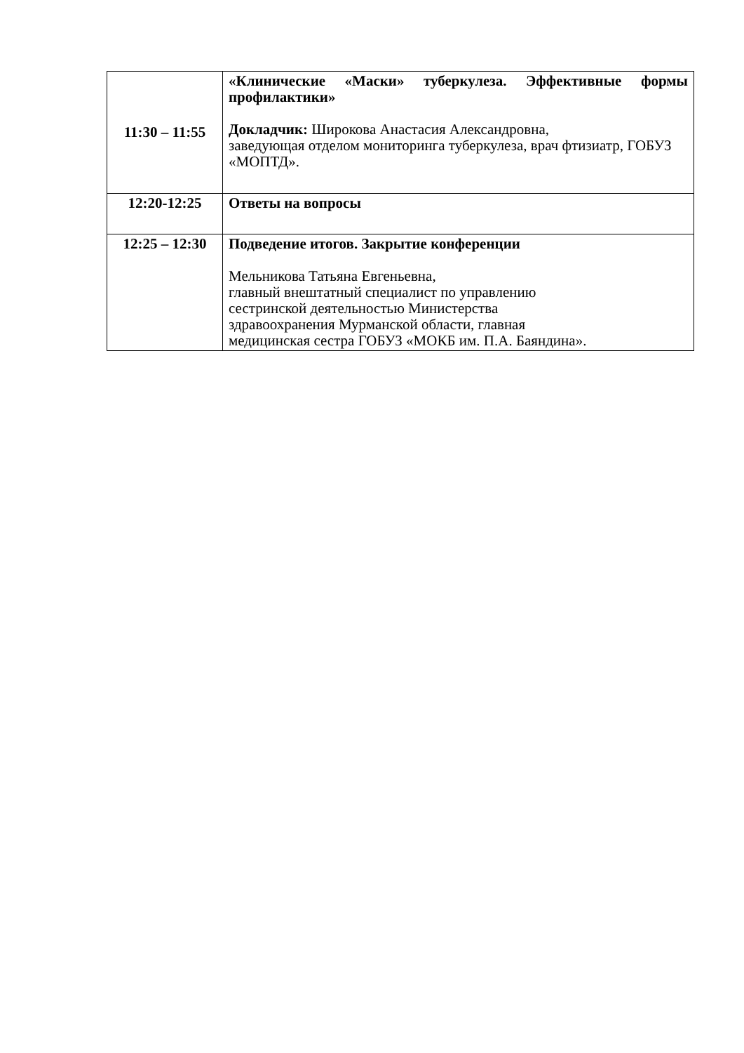| 11:30 – 11:55 | «Клинические «Маски» туберкулеза. Эффективные формы профилактики» Докладчик: Широкова Анастасия Александровна, заведующая отделом мониторинга туберкулеза, врач фтизиатр, ГОБУЗ «МОПТД». |
| 12:20-12:25 | Ответы на вопросы |
| 12:25 – 12:30 | Подведение итогов. Закрытие конференции Мельникова Татьяна Евгеньевна, главный внештатный специалист по управлению сестринской деятельностью Министерства здравоохранения Мурманской области, главная медицинская сестра ГОБУЗ «МОКБ им. П.А. Баяндина». |